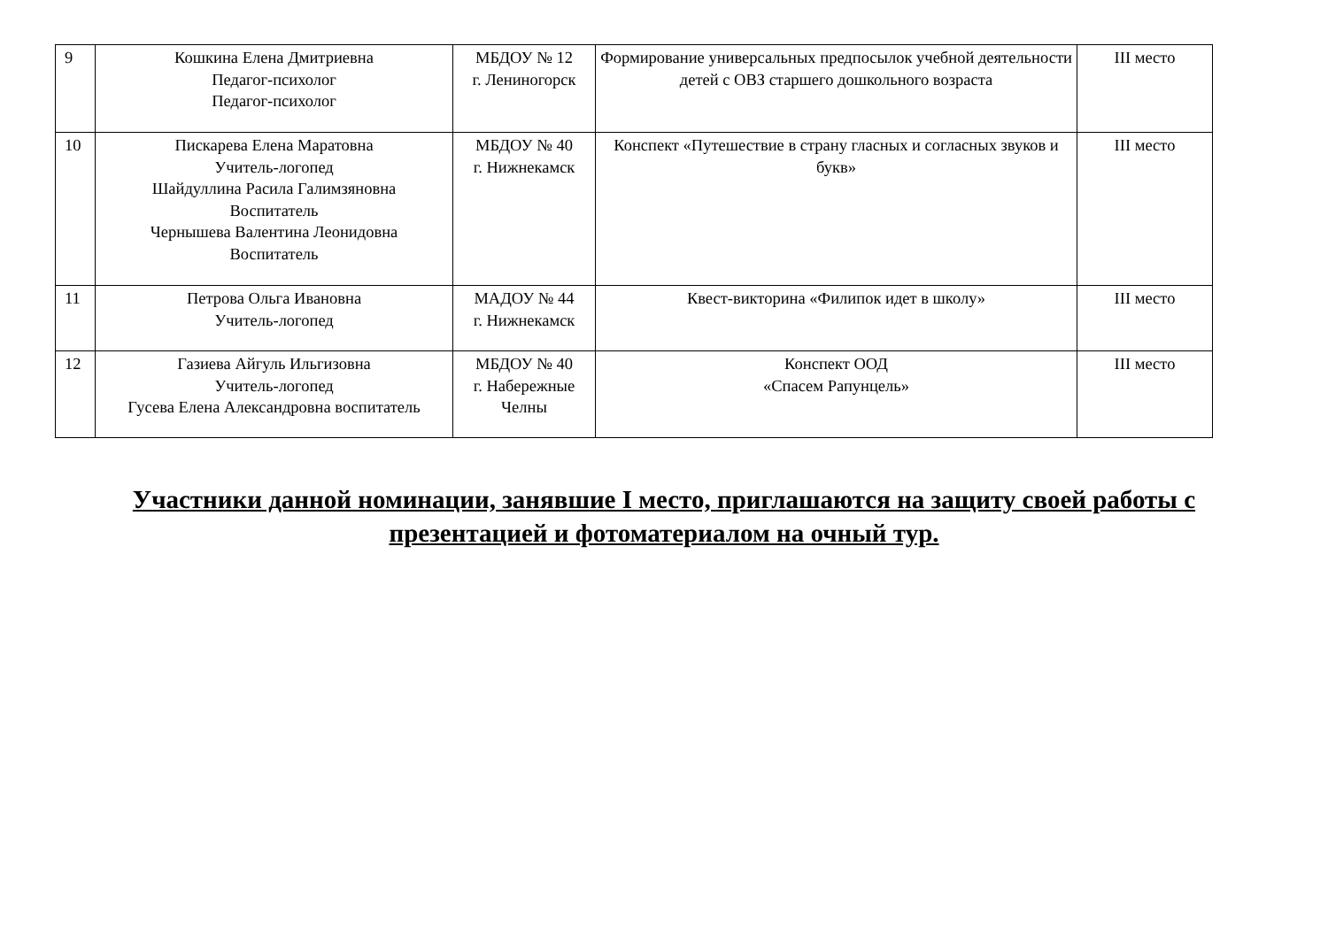| 9 | Кошкина Елена Дмитриевна Педагог-психолог Педагог-психолог | МБДОУ № 12 г. Лениногорск | Формирование универсальных предпосылок учебной деятельности детей с ОВЗ старшего дошкольного возраста | III место |
| 10 | Пискарева Елена Маратовна Учитель-логопед Шайдуллина Расила Галимзяновна Воспитатель Чернышева Валентина Леонидовна Воспитатель | МБДОУ № 40 г. Нижнекамск | Конспект «Путешествие в страну гласных и согласных звуков и букв» | III место |
| 11 | Петрова Ольга Ивановна Учитель-логопед | МАДОУ № 44 г. Нижнекамск | Квест-викторина «Филипок идет в школу» | III место |
| 12 | Газиева Айгуль Ильгизовна Учитель-логопед Гусева Елена Александровна воспитатель | МБДОУ № 40 г. Набережные Челны | Конспект ООД «Спасем Рапунцель» | III место |
Участники данной номинации, занявшие I место, приглашаются на защиту своей работы с презентацией и фотоматериалом на очный тур.